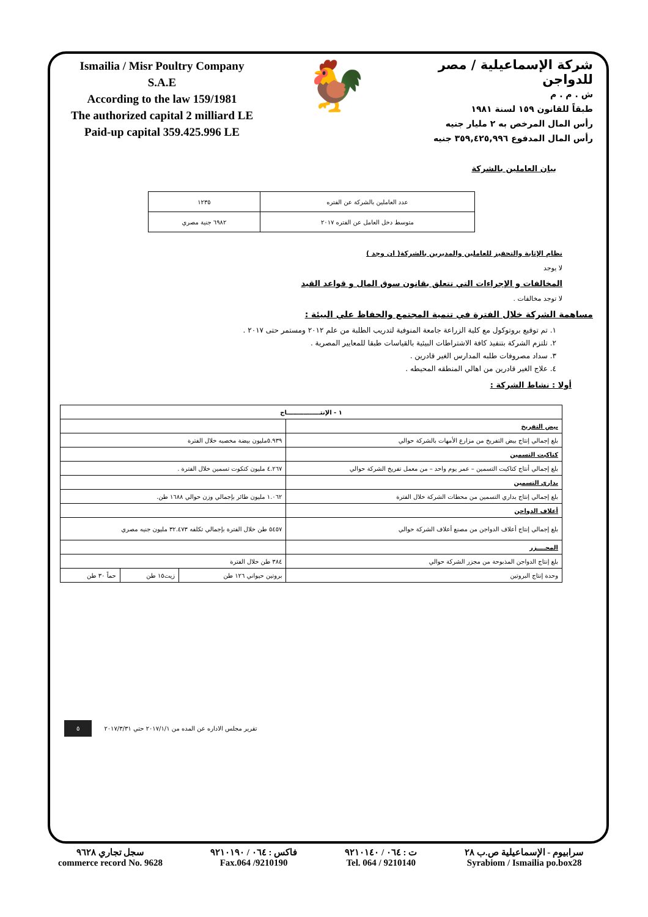Ismailia / Misr Poultry Company
S.A.E
According to the law 159/1981
The authorized capital 2 milliard LE
Paid-up capital 359.425.996 LE
🐓
شركة الإسماعيلية / مصر للدواجن
ش . م . م
طبقاً للقانون ١٥٩ لسنة ١٩٨١
رأس المال المرخص به ٢ مليار جنيه
رأس المال المدفوع ٣٥٩,٤٢٥,٩٩٦ جنيه
بيان العاملين بالشركة
| عدد العاملين بالشركة عن الفتره | ١٢٣٥ |
| متوسط دخل العامل عن الفتره ٢٠١٧ | ٦٩٨٢ جنية مصري |
نظام الإثابة والتحفيز للعاملين والمديرين بالشركة( ان وجد )
لا يوجد
المخالفات و الإجراءات التي تتعلق بقانون سوق المال و قواعد القيد
لا توجد مخالفات .
مساهمة الشركة خلال الفترة في تنمية المجتمع والحفاظ علي البيئة :
١. تم توقيع بروتوكول مع كلية الزراعة جامعة المنوفية لتدريب الطلبة من علم ٢٠١٢ ومستمر حتى ٢٠١٧ .
٢. تلتزم الشركة بتنفيذ كافة الاشتراطات البيئية بالقياسات طبقا للمعايير المصرية .
٣. سداد مصروفات طلبه المدارس الغير قادرين .
٤. علاج الغير قادرين من اهالي المنطقه المحيطه .
أولا : نشاط الشركة :
| ١ - الإنتــــــــــــــــاج | | | |
| بيض التفريخ | | | |
| بلغ إجمالي إنتاج بيض التفريخ من مزارع الأمهات بالشركة حوالي | ٥.٩٣٩مليون بيضة مخصبه خلال الفترة | | |
| كتاكيت التسمين | | | |
| بلغ إجمالي أنتاج كتاكيت التسمين – عمر يوم واحد – من معمل تفريخ الشركة حوالي | ٤.٢٦٧ مليون كتكوت تسمين خلال الفترة . | | |
| بداري التسمين | | | |
| بلغ إجمالي إنتاج بداري التسمين من محطات الشركة خلال الفترة | ١.٠٦٢ مليون طائر بإجمالي وزن حوالي ١٦٨٨ طن. | | |
| أعلاف الدواجن | | | |
| بلغ إجمالي إنتاج أعلاف الدواجن من مصنع أعلاف الشركة حوالي | ٥٤٥٧ طن خلال الفترة بإجمالي تكلفه ٣٢.٤٧٣ مليون جنيه مصري | | |
| المجــــزر | | | |
| بلغ إنتاج الدواجن المذبوحة من مجزر الشركة حوالي | ٣٨٤ طن خلال الفترة | | |
| وحدة إنتاج البروتين | بروتين حيواني ١٢٦ طن | زيت١٥ طن | حماً ٣٠ طن |
تقرير مجلس الاداره عن المده من ٢٠١٧/١/١ حتي ٢٠١٧/٣/٣١ ٥
سجل تجاري ٩٦٢٨
commerce record No. 9628
فاكس : ٠٦٤ / ٩٢١٠١٩٠
Fax.064 /9210190
ت : ٠٦٤ / ٩٢١٠١٤٠
Tel. 064 / 9210140
سرابيوم - الإسماعيلية ص.ب ٢٨
Syrabiom / Ismailia po.box28